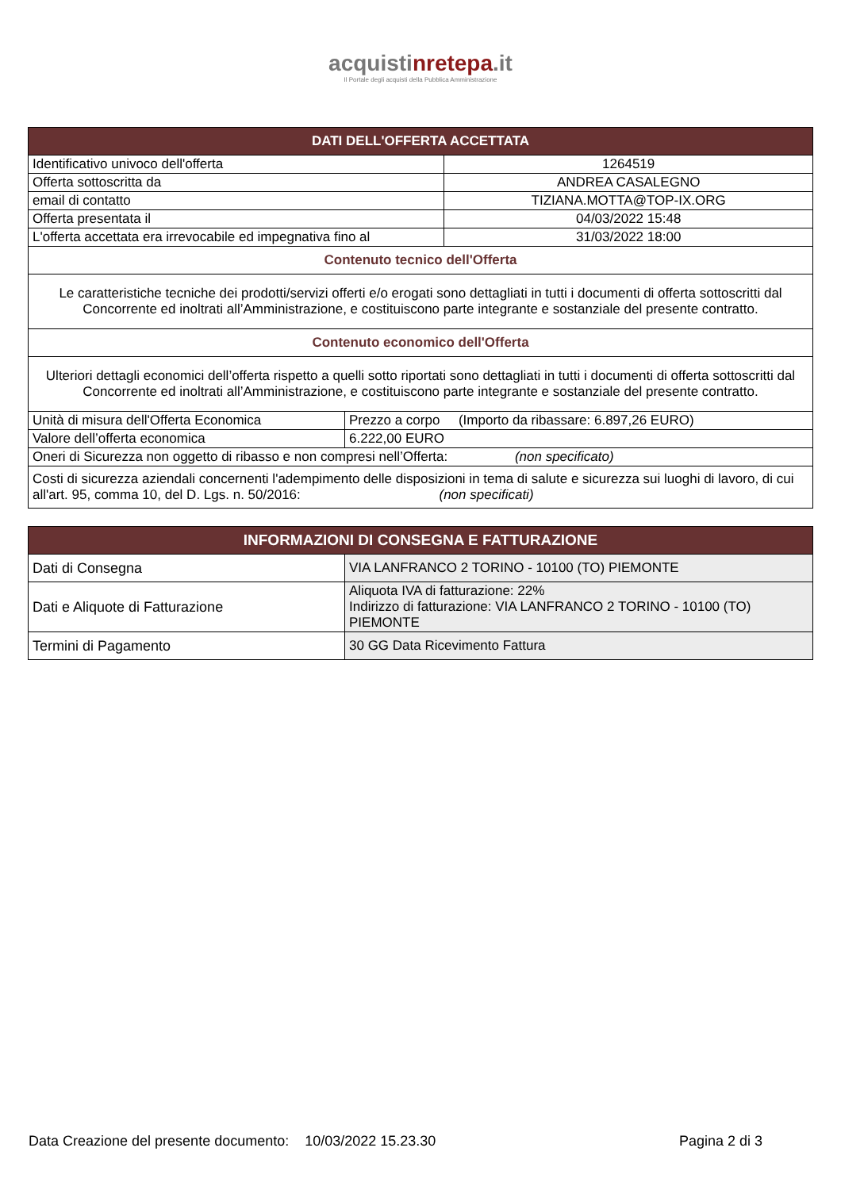acquistinrete pa.it
Il Portale degli acquisti della Pubblica Amministrazione
| DATI DELL'OFFERTA ACCETTATA | | |
| --- | --- | --- |
| Identificativo univoco dell'offerta | | 1264519 |
| Offerta sottoscritta da | | ANDREA CASALEGNO |
| email di contatto | | TIZIANA.MOTTA@TOP-IX.ORG |
| Offerta presentata il | | 04/03/2022 15:48 |
| L'offerta accettata era irrevocabile ed impegnativa fino al | | 31/03/2022 18:00 |
| Contenuto tecnico dell'Offerta | | |
| Le caratteristiche tecniche dei prodotti/servizi offerti e/o erogati sono dettagliati in tutti i documenti di offerta sottoscritti dal Concorrente ed inoltrati all’Amministrazione, e costituiscono parte integrante e sostanziale del presente contratto. | | |
| Contenuto economico dell'Offerta | | |
| Ulteriori dettagli economici dell’offerta rispetto a quelli sotto riportati sono dettagliati in tutti i documenti di offerta sottoscritti dal Concorrente ed inoltrati all’Amministrazione, e costituiscono parte integrante e sostanziale del presente contratto. | | |
| Unità di misura dell'Offerta Economica | Prezzo a corpo (Importo da ribassare: 6.897,26 EURO) | |
| Valore dell’offerta economica | 6.222,00 EURO | |
| Oneri di Sicurezza non oggetto di ribasso e non compresi nell’Offerta: (non specificato) | | |
| Costi di sicurezza aziendali concernenti l'adempimento delle disposizioni in tema di salute e sicurezza sui luoghi di lavoro, di cui all'art. 95, comma 10, del D. Lgs. n. 50/2016: (non specificati) | | |
| INFORMAZIONI DI CONSEGNA E FATTURAZIONE | |
| --- | --- |
| Dati di Consegna | VIA LANFRANCO 2 TORINO - 10100 (TO) PIEMONTE |
| Dati e Aliquote di Fatturazione | Aliquota IVA di fatturazione: 22% Indirizzo di fatturazione: VIA LANFRANCO 2 TORINO - 10100 (TO) PIEMONTE |
| Termini di Pagamento | 30 GG Data Ricevimento Fattura |
Data Creazione del presente documento: 10/03/2022 15.23.30 Pagina 2 di 3